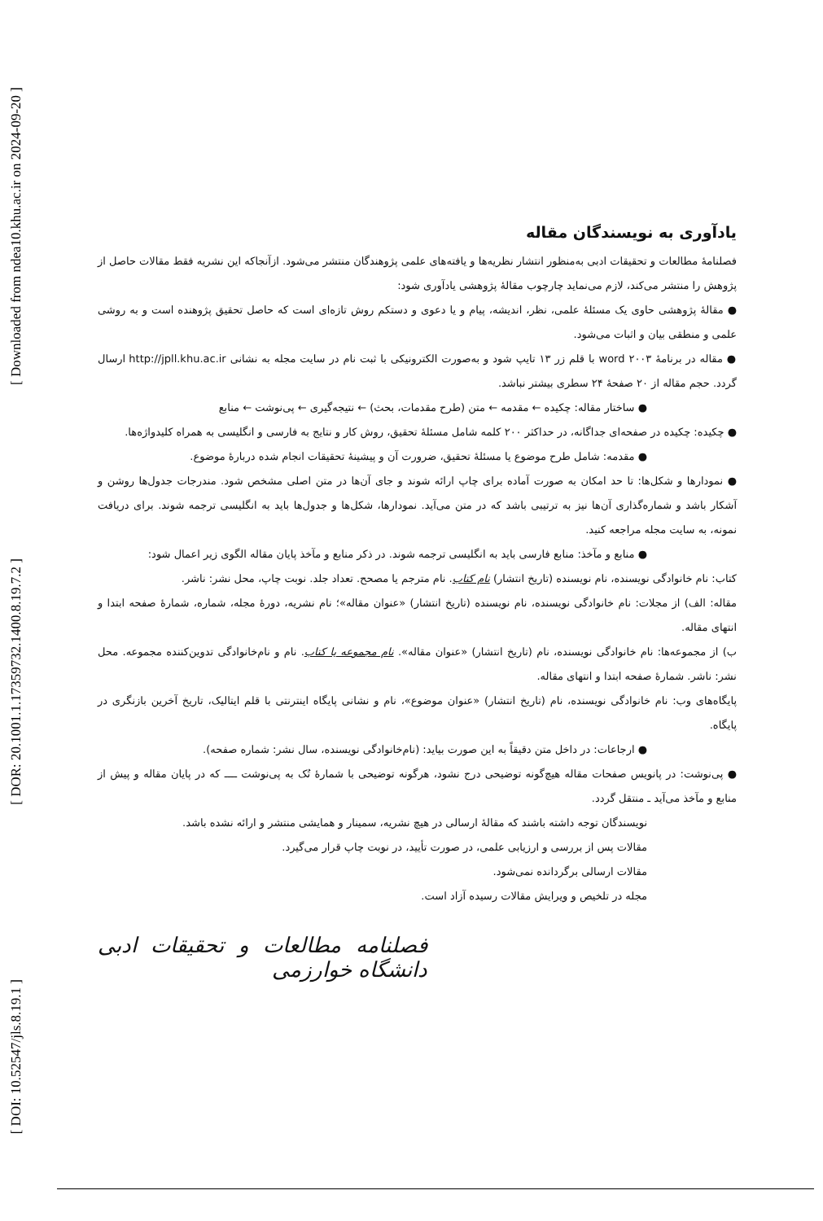[ Downloaded from ndea10.khu.ac.ir on 2024-09-20 ]
[ DOR: 20.1001.1.17359732.1400.8.19.7.2 ]
[ DOI: 10.52547/jls.8.19.1 ]
یادآوری به نویسندگان مقاله
فصلنامهٔ مطالعات و تحقیقات ادبی به‌منظور انتشار نظریه‌ها و یافته‌های علمی پژوهندگان منتشر می‌شود. ازآنجاکه این نشریه فقط مقالات حاصل از پژوهش را منتشر می‌کند، لازم می‌نماید چارچوب مقالهٔ پژوهشی یادآوری شود:
● مقالهٔ پژوهشی حاوی یک مسئلهٔ علمی، نظر، اندیشه، پیام و یا دعوی و دستکم روش تازه‌ای است که حاصل تحقیق پژوهنده است و به روشی علمی و منطقی بیان و اثبات می‌شود.
● مقاله در برنامهٔ word ۲۰۰۳ با قلم زر ۱۳ تایپ شود و به‌صورت الکترونیکی با ثبت نام در سایت مجله به نشانی http://jpll.khu.ac.ir ارسال گردد. حجم مقاله از ۲۰ صفحهٔ ۲۴ سطری بیشتر نباشد.
● ساختار مقاله: چکیده ← مقدمه ← متن (طرح مقدمات، بحث) ← نتیجه‌گیری ← پی‌نوشت ← منابع
● چکیده: چکیده در صفحه‌ای جداگانه، در حداکثر ۲۰۰ کلمه شامل مسئلهٔ تحقیق، روش کار و نتایج به فارسی و انگلیسی به همراه کلیدواژه‌ها.
● مقدمه: شامل طرح موضوع یا مسئلهٔ تحقیق، ضرورت آن و پیشینهٔ تحقیقات انجام شده دربارهٔ موضوع.
● نمودارها و شکل‌ها: تا حد امکان به صورت آماده برای چاپ ارائه شوند و جای آن‌ها در متن اصلی مشخص شود. مندرجات جدول‌ها روشن و آشکار باشد و شماره‌گذاری آن‌ها نیز به ترتیبی باشد که در متن می‌آید. نمودارها، شکل‌ها و جدول‌ها باید به انگلیسی ترجمه شوند. برای دریافت نمونه، به سایت مجله مراجعه کنید.
● منابع و مآخذ: منابع فارسی باید به انگلیسی ترجمه شوند. در ذکر منابع و مآخذ پایان مقاله الگوی زیر اعمال شود:
کتاب: نام خانوادگی نویسنده، نام نویسنده (تاریخ انتشار) نام کتاب. نام مترجم یا مصحح. تعداد جلد. نوبت چاپ، محل نشر: ناشر.
مقاله: الف) از مجلات: نام خانوادگی نویسنده، نام نویسنده (تاریخ انتشار) «عنوان مقاله»؛ نام نشریه، دورهٔ مجله، شماره، شمارهٔ صفحه ابتدا و انتهای مقاله.
ب) از مجموعه‌ها: نام خانوادگی نویسنده، نام (تاریخ انتشار) «عنوان مقاله». نام مجموعه یا کتاب. نام و نام‌خانوادگی تدوین‌کننده مجموعه. محل نشر: ناشر. شمارهٔ صفحه ابتدا و انتهای مقاله.
پایگاه‌های وب: نام خانوادگی نویسنده، نام (تاریخ انتشار) «عنوان موضوع»، نام و نشانی پایگاه اینترنتی با قلم ایتالیک، تاریخ آخرین بازنگری در پایگاه.
● ارجاعات: در داخل متن دقیقاً به این صورت بیاید: (نام‌خانوادگی نویسنده، سال نشر: شماره صفحه).
● پی‌نوشت: در پانویس صفحات مقاله هیچ‌گونه توضیحی درج نشود، هرگونه توضیحی با شمارهٔ تُک به پی‌نوشت ــــ که در پایان مقاله و پیش از منابع و مآخذ می‌آید ـ منتقل گردد.
نویسندگان توجه داشته باشند که مقالهٔ ارسالی در هیچ نشریه، سمینار و همایشی منتشر و ارائه نشده باشد.
مقالات پس از بررسی و ارزیابی علمی، در صورت تأیید، در نوبت چاپ قرار می‌گیرد.
مقالات ارسالی برگردانده نمی‌شود.
مجله در تلخیص و ویرایش مقالات رسیده آزاد است.
فصلنامه مطالعات و تحقیقات ادبی دانشگاه خوارزمی